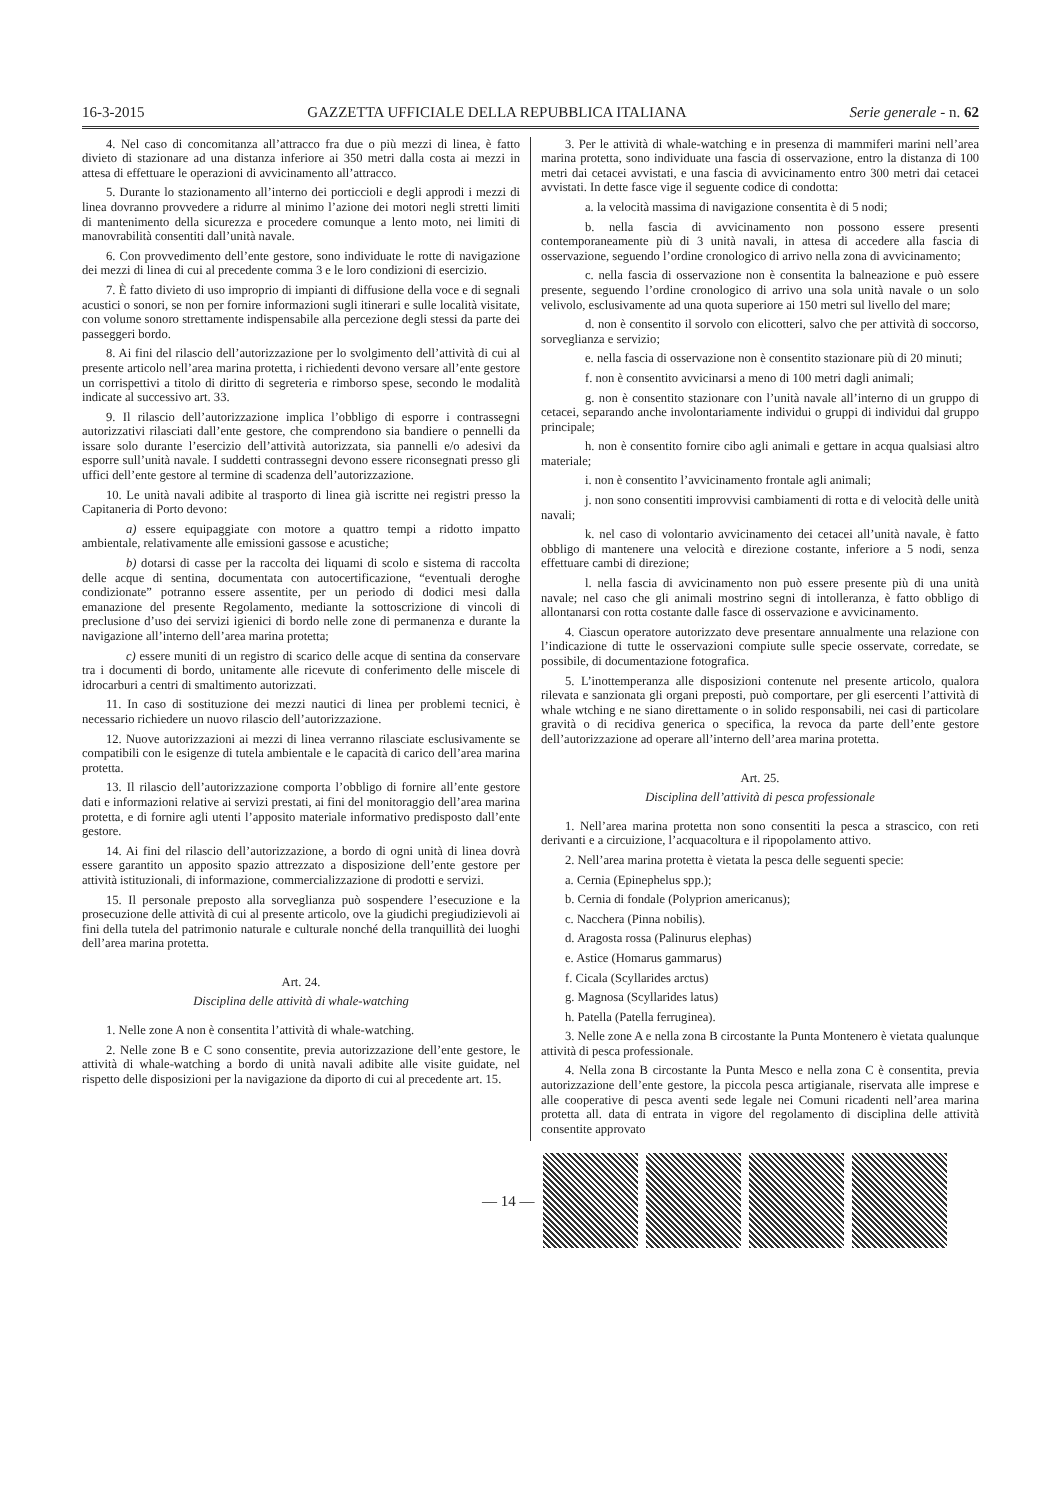16-3-2015 GAZZETTA UFFICIALE DELLA REPUBBLICA ITALIANA Serie generale - n. 62
4. Nel caso di concomitanza all’attracco fra due o più mezzi di linea, è fatto divieto di stazionare ad una distanza inferiore ai 350 metri dalla costa ai mezzi in attesa di effettuare le operazioni di avvicinamento all’attracco.
5. Durante lo stazionamento all’interno dei porticcioli e degli approdi i mezzi di linea dovranno provvedere a ridurre al minimo l’azione dei motori negli stretti limiti di mantenimento della sicurezza e procedere comunque a lento moto, nei limiti di manovrabilità consentiti dall’unità navale.
6. Con provvedimento dell’ente gestore, sono individuate le rotte di navigazione dei mezzi di linea di cui al precedente comma 3 e le loro condizioni di esercizio.
7. È fatto divieto di uso improprio di impianti di diffusione della voce e di segnali acustici o sonori, se non per fornire informazioni sugli itinerari e sulle località visitate, con volume sonoro strettamente indispensabile alla percezione degli stessi da parte dei passeggeri bordo.
8. Ai fini del rilascio dell’autorizzazione per lo svolgimento dell’attività di cui al presente articolo nell’area marina protetta, i richiedenti devono versare all’ente gestore un corrispettivi a titolo di diritto di segreteria e rimborso spese, secondo le modalità indicate al successivo art. 33.
9. Il rilascio dell’autorizzazione implica l’obbligo di esporre i contrassegni autorizzativi rilasciati dall’ente gestore, che comprendono sia bandiere o pennelli da issare solo durante l’esercizio dell’attività autorizzata, sia pannelli e/o adesivi da esporre sull’unità navale. I suddetti contrassegni devono essere riconsegnati presso gli uffici dell’ente gestore al termine di scadenza dell’autorizzazione.
10. Le unità navali adibite al trasporto di linea già iscritte nei registri presso la Capitaneria di Porto devono:
a) essere equipaggiate con motore a quattro tempi a ridotto impatto ambientale, relativamente alle emissioni gassose e acustiche;
b) dotarsi di casse per la raccolta dei liquami di scolo e sistema di raccolta delle acque di sentina, documentata con autocertificazione, “eventuali deroghe condizionate” potranno essere assentite, per un periodo di dodici mesi dalla emanazione del presente Regolamento, mediante la sottoscrizione di vincoli di preclusione d’uso dei servizi igienici di bordo nelle zone di permanenza e durante la navigazione all’interno dell’area marina protetta;
c) essere muniti di un registro di scarico delle acque di sentina da conservare tra i documenti di bordo, unitamente alle ricevute di conferimento delle miscele di idrocarburi a centri di smaltimento autorizzati.
11. In caso di sostituzione dei mezzi nautici di linea per problemi tecnici, è necessario richiedere un nuovo rilascio dell’autorizzazione.
12. Nuove autorizzazioni ai mezzi di linea verranno rilasciate esclusivamente se compatibili con le esigenze di tutela ambientale e le capacità di carico dell’area marina protetta.
13. Il rilascio dell’autorizzazione comporta l’obbligo di fornire all’ente gestore dati e informazioni relative ai servizi prestati, ai fini del monitoraggio dell’area marina protetta, e di fornire agli utenti l’apposito materiale informativo predisposto dall’ente gestore.
14. Ai fini del rilascio dell’autorizzazione, a bordo di ogni unità di linea dovrà essere garantito un apposito spazio attrezzato a disposizione dell’ente gestore per attività istituzionali, di informazione, commercializzazione di prodotti e servizi.
15. Il personale preposto alla sorveglianza può sospendere l’esecuzione e la prosecuzione delle attività di cui al presente articolo, ove la giudichi pregiudizievoli ai fini della tutela del patrimonio naturale e culturale nonché della tranquillità dei luoghi dell’area marina protetta.
Art. 24.
Disciplina delle attività di whale-watching
1. Nelle zone A non è consentita l’attività di whale-watching.
2. Nelle zone B e C sono consentite, previa autorizzazione dell’ente gestore, le attività di whale-watching a bordo di unità navali adibite alle visite guidate, nel rispetto delle disposizioni per la navigazione da diporto di cui al precedente art. 15.
3. Per le attività di whale-watching e in presenza di mammiferi marini nell’area marina protetta, sono individuate una fascia di osservazione, entro la distanza di 100 metri dai cetacei avvistati, e una fascia di avvicinamento entro 300 metri dai cetacei avvistati. In dette fasce vige il seguente codice di condotta:
a. la velocità massima di navigazione consentita è di 5 nodi;
b. nella fascia di avvicinamento non possono essere presenti contemporaneamente più di 3 unità navali, in attesa di accedere alla fascia di osservazione, seguendo l’ordine cronologico di arrivo nella zona di avvicinamento;
c. nella fascia di osservazione non è consentita la balneazione e può essere presente, seguendo l’ordine cronologico di arrivo una sola unità navale o un solo velivolo, esclusivamente ad una quota superiore ai 150 metri sul livello del mare;
d. non è consentito il sorvolo con elicotteri, salvo che per attività di soccorso, sorveglianza e servizio;
e. nella fascia di osservazione non è consentito stazionare più di 20 minuti;
f. non è consentito avvicinarsi a meno di 100 metri dagli animali;
g. non è consentito stazionare con l’unità navale all’interno di un gruppo di cetacei, separando anche involontariamente individui o gruppi di individui dal gruppo principale;
h. non è consentito fornire cibo agli animali e gettare in acqua qualsiasi altro materiale;
i. non è consentito l’avvicinamento frontale agli animali;
j. non sono consentiti improvvisi cambiamenti di rotta e di velocità delle unità navali;
k. nel caso di volontario avvicinamento dei cetacei all’unità navale, è fatto obbligo di mantenere una velocità e direzione costante, inferiore a 5 nodi, senza effettuare cambi di direzione;
l. nella fascia di avvicinamento non può essere presente più di una unità navale; nel caso che gli animali mostrino segni di intolleranza, è fatto obbligo di allontanarsi con rotta costante dalle fasce di osservazione e avvicinamento.
4. Ciascun operatore autorizzato deve presentare annualmente una relazione con l’indicazione di tutte le osservazioni compiute sulle specie osservate, corredate, se possibile, di documentazione fotografica.
5. L’inottemperanza alle disposizioni contenute nel presente articolo, qualora rilevata e sanzionata gli organi preposti, può comportare, per gli esercenti l’attività di whale wtching e ne siano direttamente o in solido responsabili, nei casi di particolare gravità o di recidiva generica o specifica, la revoca da parte dell’ente gestore dell’autorizzazione ad operare all’interno dell’area marina protetta.
Art. 25.
Disciplina dell’attività di pesca professionale
1. Nell’area marina protetta non sono consentiti la pesca a strascico, con reti derivanti e a circuizione, l’acquacoltura e il ripopolamento attivo.
2. Nell’area marina protetta è vietata la pesca delle seguenti specie:
a. Cernia (Epinephelus spp.);
b. Cernia di fondale (Polyprion americanus);
c. Nacchera (Pinna nobilis).
d. Aragosta rossa (Palinurus elephas)
e. Astice (Homarus gammarus)
f. Cicala (Scyllarides arctus)
g. Magnosa (Scyllarides latus)
h. Patella (Patella ferruginea).
3. Nelle zone A e nella zona B circostante la Punta Montenero è vietata qualunque attività di pesca professionale.
4. Nella zona B circostante la Punta Mesco e nella zona C è consentita, previa autorizzazione dell’ente gestore, la piccola pesca artigianale, riservata alle imprese e alle cooperative di pesca aventi sede legale nei Comuni ricadenti nell’area marina protetta all. data di entrata in vigore del regolamento di disciplina delle attività consentite approvato
— 14 —